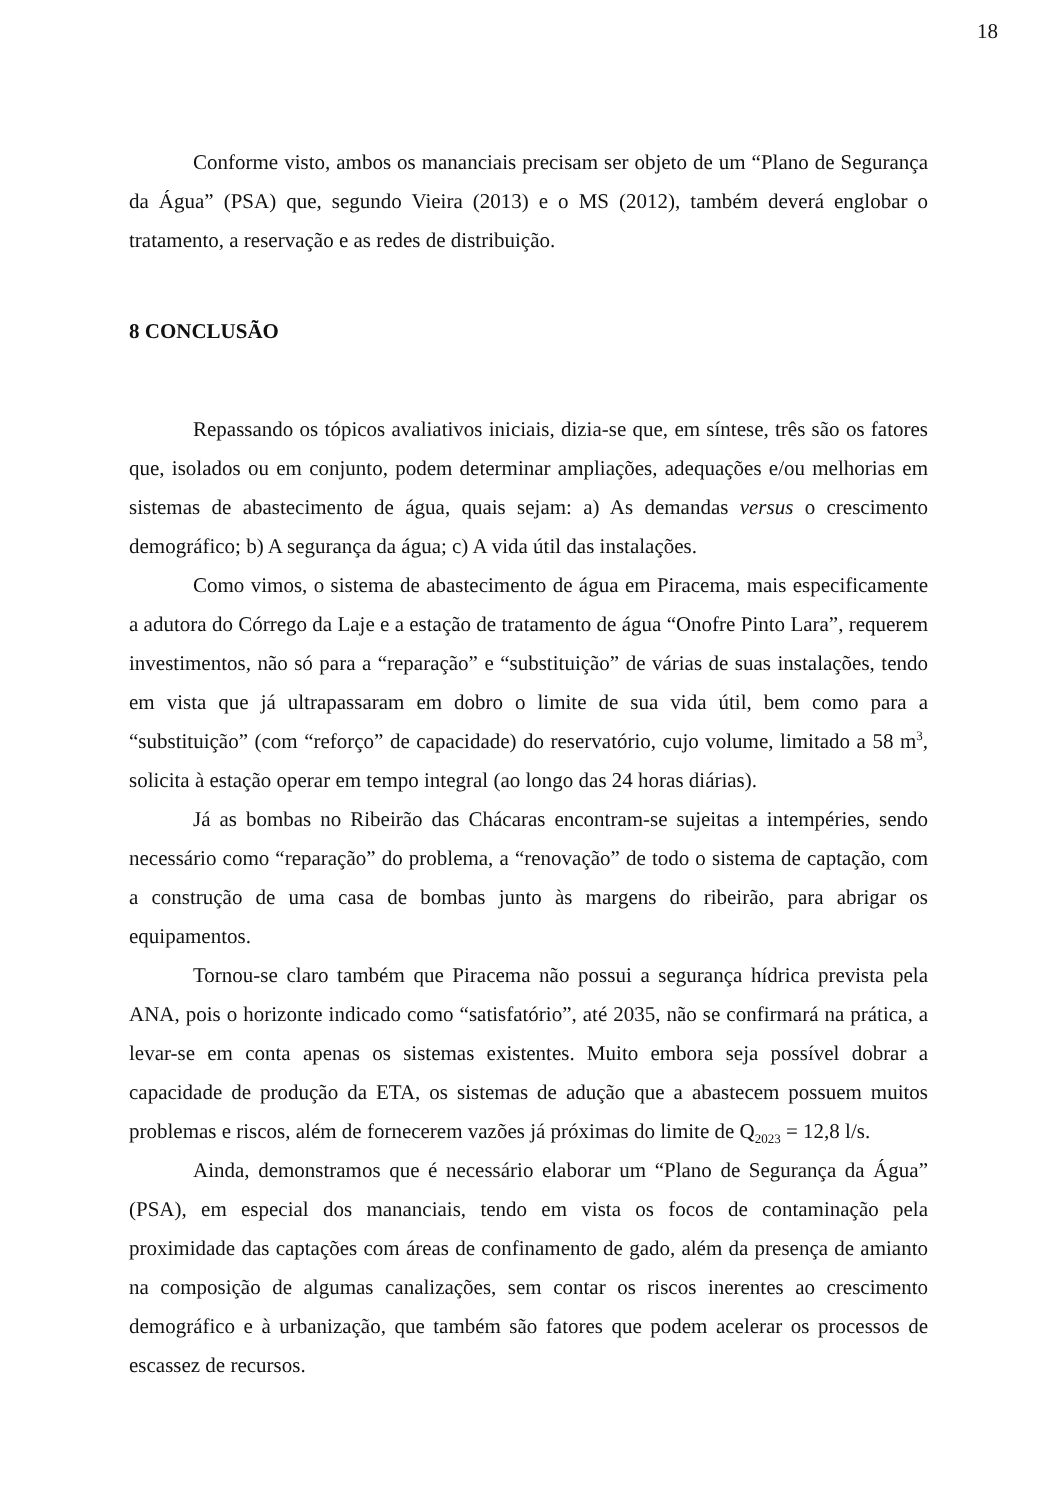18
Conforme visto, ambos os mananciais precisam ser objeto de um “Plano de Segurança da Água” (PSA) que, segundo Vieira (2013) e o MS (2012), também deverá englobar o tratamento, a reservação e as redes de distribuição.
8 CONCLUSÃO
Repassando os tópicos avaliativos iniciais, dizia-se que, em síntese, três são os fatores que, isolados ou em conjunto, podem determinar ampliações, adequações e/ou melhorias em sistemas de abastecimento de água, quais sejam: a) As demandas versus o crescimento demográfico; b) A segurança da água; c) A vida útil das instalações.
Como vimos, o sistema de abastecimento de água em Piracema, mais especificamente a adutora do Córrego da Laje e a estação de tratamento de água “Onofre Pinto Lara”, requerem investimentos, não só para a “reparação” e “substituição” de várias de suas instalações, tendo em vista que já ultrapassaram em dobro o limite de sua vida útil, bem como para a “substituição” (com “reforço” de capacidade) do reservatório, cujo volume, limitado a 58 m<sup>3</sup>, solicita à estação operar em tempo integral (ao longo das 24 horas diárias).
Já as bombas no Ribeirão das Chácaras encontram-se sujeitas a intempéries, sendo necessário como “reparação” do problema, a “renovação” de todo o sistema de captação, com a construção de uma casa de bombas junto às margens do ribeirão, para abrigar os equipamentos.
Tornou-se claro também que Piracema não possui a segurança hídrica prevista pela ANA, pois o horizonte indicado como “satisfatório”, até 2035, não se confirmará na prática, a levar-se em conta apenas os sistemas existentes. Muito embora seja possível dobrar a capacidade de produção da ETA, os sistemas de adução que a abastecem possuem muitos problemas e riscos, além de fornecerem vazões já próximas do limite de Q<sub>2023</sub> = 12,8 l/s.
Ainda, demonstramos que é necessário elaborar um “Plano de Segurança da Água” (PSA), em especial dos mananciais, tendo em vista os focos de contaminação pela proximidade das captações com áreas de confinamento de gado, além da presença de amianto na composição de algumas canalizações, sem contar os riscos inerentes ao crescimento demográfico e à urbanização, que também são fatores que podem acelerar os processos de escassez de recursos.